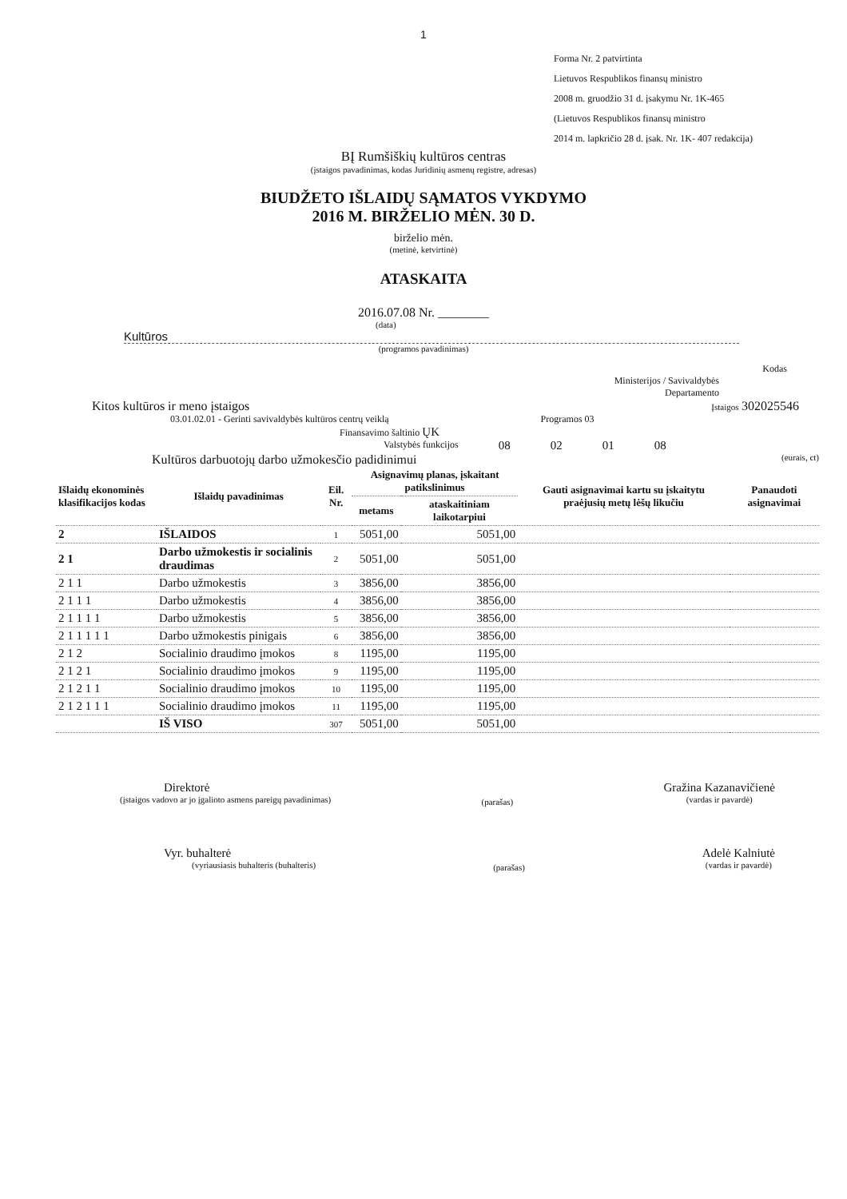1
Forma Nr. 2 patvirtinta
Lietuvos Respublikos finansų ministro
2008 m. gruodžio 31 d. įsakymu Nr. 1K-465
(Lietuvos Respublikos finansų ministro
2014 m. lapkričio 28 d. įsak. Nr. 1K- 407 redakcija)
BĮ Rumšiškių kultūros centras
(įstaigos pavadinimas, kodas Juridinių asmenų registre, adresas)
BIUDŽETO IŠLAIDŲ SĄMATOS VYKDYMO
2016 M. BIRŽELIO MĖN. 30 D.
birželio mėn.
(metinė, ketvirtinė)
ATASKAITA
2016.07.08 Nr. ________
(data)
Kultūros
(programos pavadinimas)
Kodas
Ministerijos / Savivaldybės
Departamento
Kitos kultūros ir meno įstaigos Įstaigos 302025546
03.01.02.01 - Gerinti savivaldybės kultūros centrų veiklą Programos 03
Finansavimo šaltinio ŲK
Valstybės funkcijos 08 02 01 08
Kultūros darbuotojų darbo užmokesčio padidinimui (eurais, ct)
| Išlaidų ekonominės klasifikacijos kodas | Išlaidų pavadinimas | Eil. Nr. | Asignavimų planas, įskaitant patikslinimus | | Gauti asignavimai kartu su įskaitytu praėjusių metų lėšų likučiu | Panaudoti asignavimai |
| --- | --- | --- | --- | --- | --- | --- |
| | | | metams | ataskaitiniam laikotarpiui | | |
| 2 | IŠLAIDOS | 1 | 5051,00 | 5051,00 | | |
| 2 1 | Darbo užmokestis ir socialinis draudimas | 2 | 5051,00 | 5051,00 | | |
| 2 1 1 | Darbo užmokestis | 3 | 3856,00 | 3856,00 | | |
| 2 1 1 1 | Darbo užmokestis | 4 | 3856,00 | 3856,00 | | |
| 2 1 1 1 1 | Darbo užmokestis | 5 | 3856,00 | 3856,00 | | |
| 2 1 1 1 1 1 | Darbo užmokestis pinigais | 6 | 3856,00 | 3856,00 | | |
| 2 1 2 | Socialinio draudimo įmokos | 8 | 1195,00 | 1195,00 | | |
| 2 1 2 1 | Socialinio draudimo įmokos | 9 | 1195,00 | 1195,00 | | |
| 2 1 2 1 1 | Socialinio draudimo įmokos | 10 | 1195,00 | 1195,00 | | |
| 2 1 2 1 1 1 | Socialinio draudimo įmokos | 11 | 1195,00 | 1195,00 | | |
| | IŠ VISO | 307 | 5051,00 | 5051,00 | | |
Direktorė
(įstaigos vadovo ar jo įgalioto asmens pareigų pavadinimas)
(parašas)
Gražina Kazanavičienė
(vardas ir pavardė)
Vyr. buhalterė
(vyriausiasis buhalteris (buhalteris)
(parašas)
Adelė Kalniutė
(vardas ir pavardė)